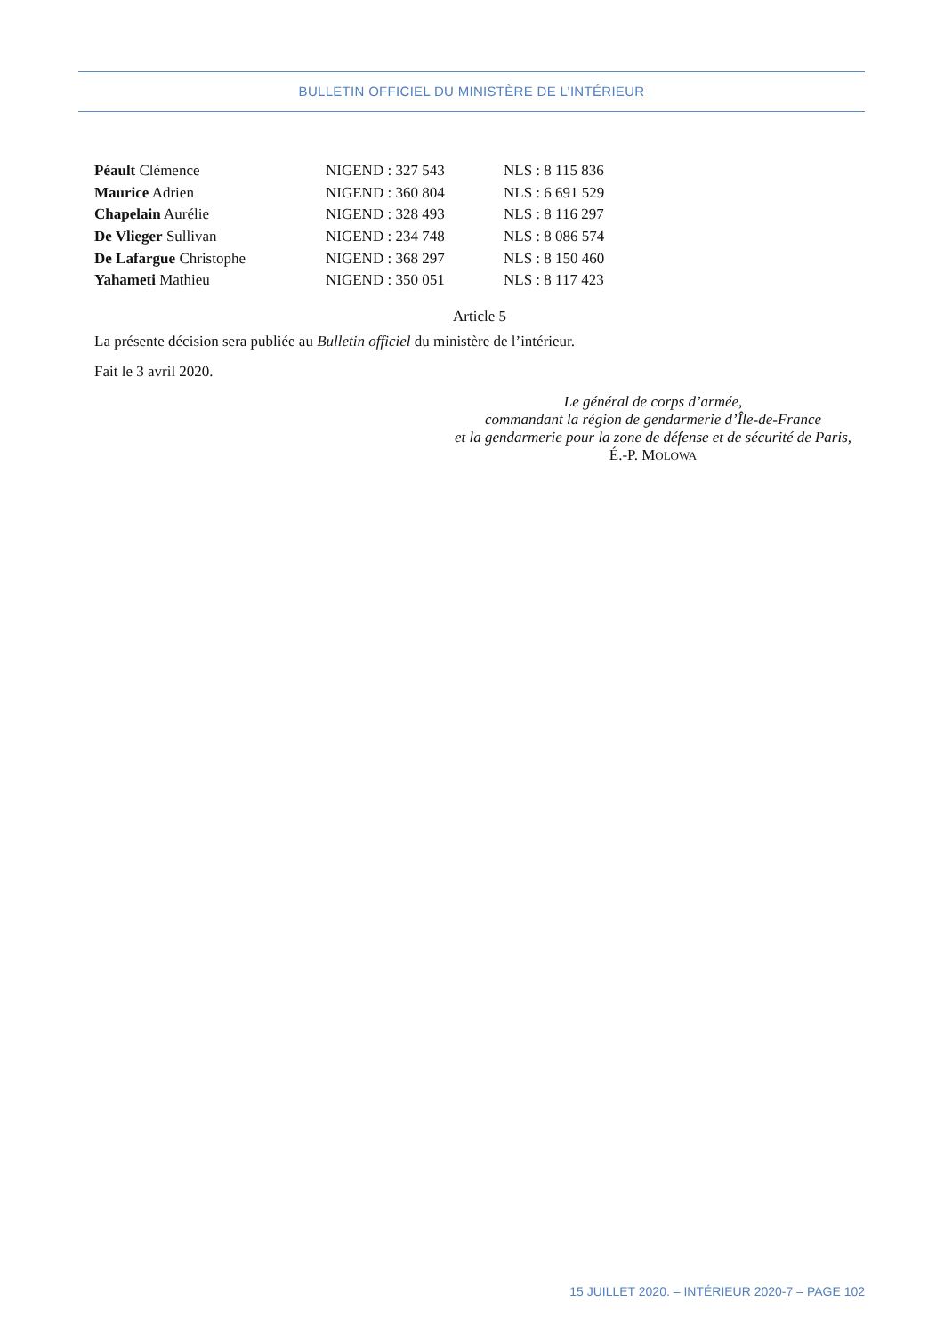BULLETIN OFFICIEL DU MINISTÈRE DE L’INTÉRIEUR
| Péault Clémence | NIGEND : 327 543 | NLS : 8 115 836 |
| Maurice Adrien | NIGEND : 360 804 | NLS : 6 691 529 |
| Chapelain Aurélie | NIGEND : 328 493 | NLS : 8 116 297 |
| De Vlieger Sullivan | NIGEND : 234 748 | NLS : 8 086 574 |
| De Lafargue Christophe | NIGEND : 368 297 | NLS : 8 150 460 |
| Yahameti Mathieu | NIGEND : 350 051 | NLS : 8 117 423 |
Article 5
La présente décision sera publiée au Bulletin officiel du ministère de l’intérieur.
Fait le 3 avril 2020.
Le général de corps d’armée,
commandant la région de gendarmerie d’Île-de-France
et la gendarmerie pour la zone de défense et de sécurité de Paris,
É.-P. MOLOWA
15 JUILLET 2020. – INTÉRIEUR 2020-7 – PAGE 102